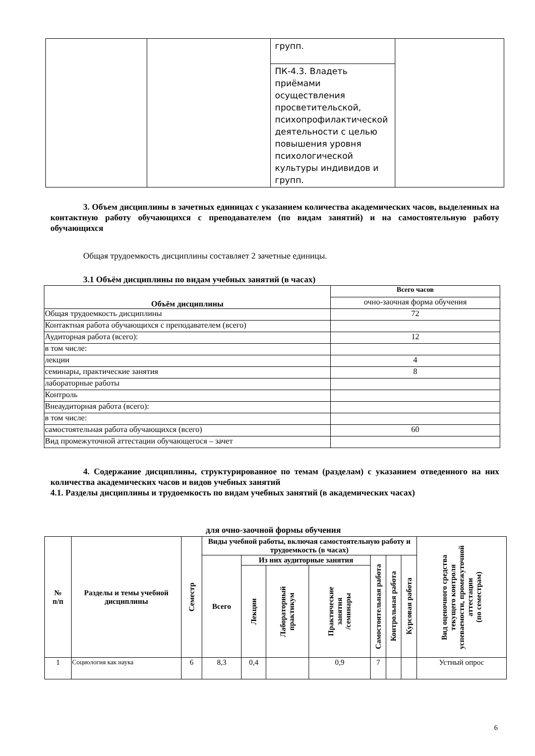| | | групп. | |
| | | ПК-4.3. Владеть приёмами осуществления просветительской, психопрофилактической деятельности с целью повышения уровня психологической культуры индивидов и групп. | |
3. Объем дисциплины в зачетных единицах с указанием количества академических часов, выделенных на контактную работу обучающихся с преподавателем (по видам занятий) и на самостоятельную работу обучающихся
Общая трудоемкость дисциплины составляет 2 зачетные единицы.
3.1 Объём дисциплины по видам учебных занятий (в часах)
| Объём дисциплины | Всего часов |
| --- | --- |
| | очно-заочная форма обучения |
| Общая трудоемкость дисциплины | 72 |
| Контактная работа обучающихся с преподавателем (всего) | |
| Аудиторная работа (всего): | 12 |
| в том числе: | |
| лекции | 4 |
| семинары, практические занятия | 8 |
| лабораторные работы | |
| Контроль | |
| Внеаудиторная работа (всего): | |
| в том числе: | |
| самостоятельная работа обучающихся (всего) | 60 |
| Вид промежуточной аттестации обучающегося – зачет | |
4. Содержание дисциплины, структурированное по темам (разделам) с указанием отведенного на них количества академических часов и видов учебных занятий
4.1. Разделы дисциплины и трудоемкость по видам учебных занятий (в академических часах)
для очно-заочной формы обучения
| № п/п | Разделы и темы учебной дисциплины | Семестр | Виды учебной работы, включая самостоятельную работу и трудоемкость (в часах) | | | | | | | Вид оценочного средства текущего контроля успеваемости, промежуточной аттестации (по семестрам) |
| --- | --- | --- | --- | --- | --- | --- | --- | --- | --- | --- |
| | | | Всего | Из них аудиторные занятия | | | Самостоятельная работа | Контрольная работа | Курсовая работа | |
| | | | | Лекции | Лабораторный практикум | Практические занятия /семинары | | | | |
| 1 | Социология как наука | 6 | 8,3 | 0,4 | | 0,9 | 7 | | | Устный опрос |
6